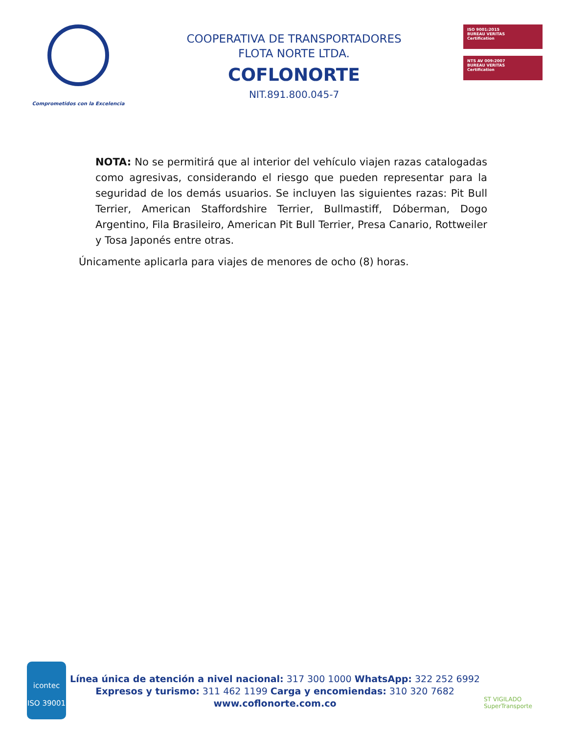Comprometidos con la Excelencia
COOPERATIVA DE TRANSPORTADORES
FLOTA NORTE LTDA.
COFLONORTE
NIT.891.800.045-7
ISO 9001:2015
BUREAU VERITAS
Certification
NTS AV 009:2007
BUREAU VERITAS
Certification
NOTA: No se permitirá que al interior del vehículo viajen razas catalogadas como agresivas, considerando el riesgo que pueden representar para la seguridad de los demás usuarios. Se incluyen las siguientes razas: Pit Bull Terrier, American Staffordshire Terrier, Bullmastiff, Dóberman, Dogo Argentino, Fila Brasileiro, American Pit Bull Terrier, Presa Canario, Rottweiler y Tosa Japonés entre otras.
Únicamente aplicarla para viajes de menores de ocho (8) horas.
icontec
ISO 39001
Línea única de atención a nivel nacional: 317 300 1000 WhatsApp: 322 252 6992
Expresos y turismo: 311 462 1199 Carga y encomiendas: 310 320 7682
www.coflonorte.com.co
ST VIGILADO
SuperTransporte